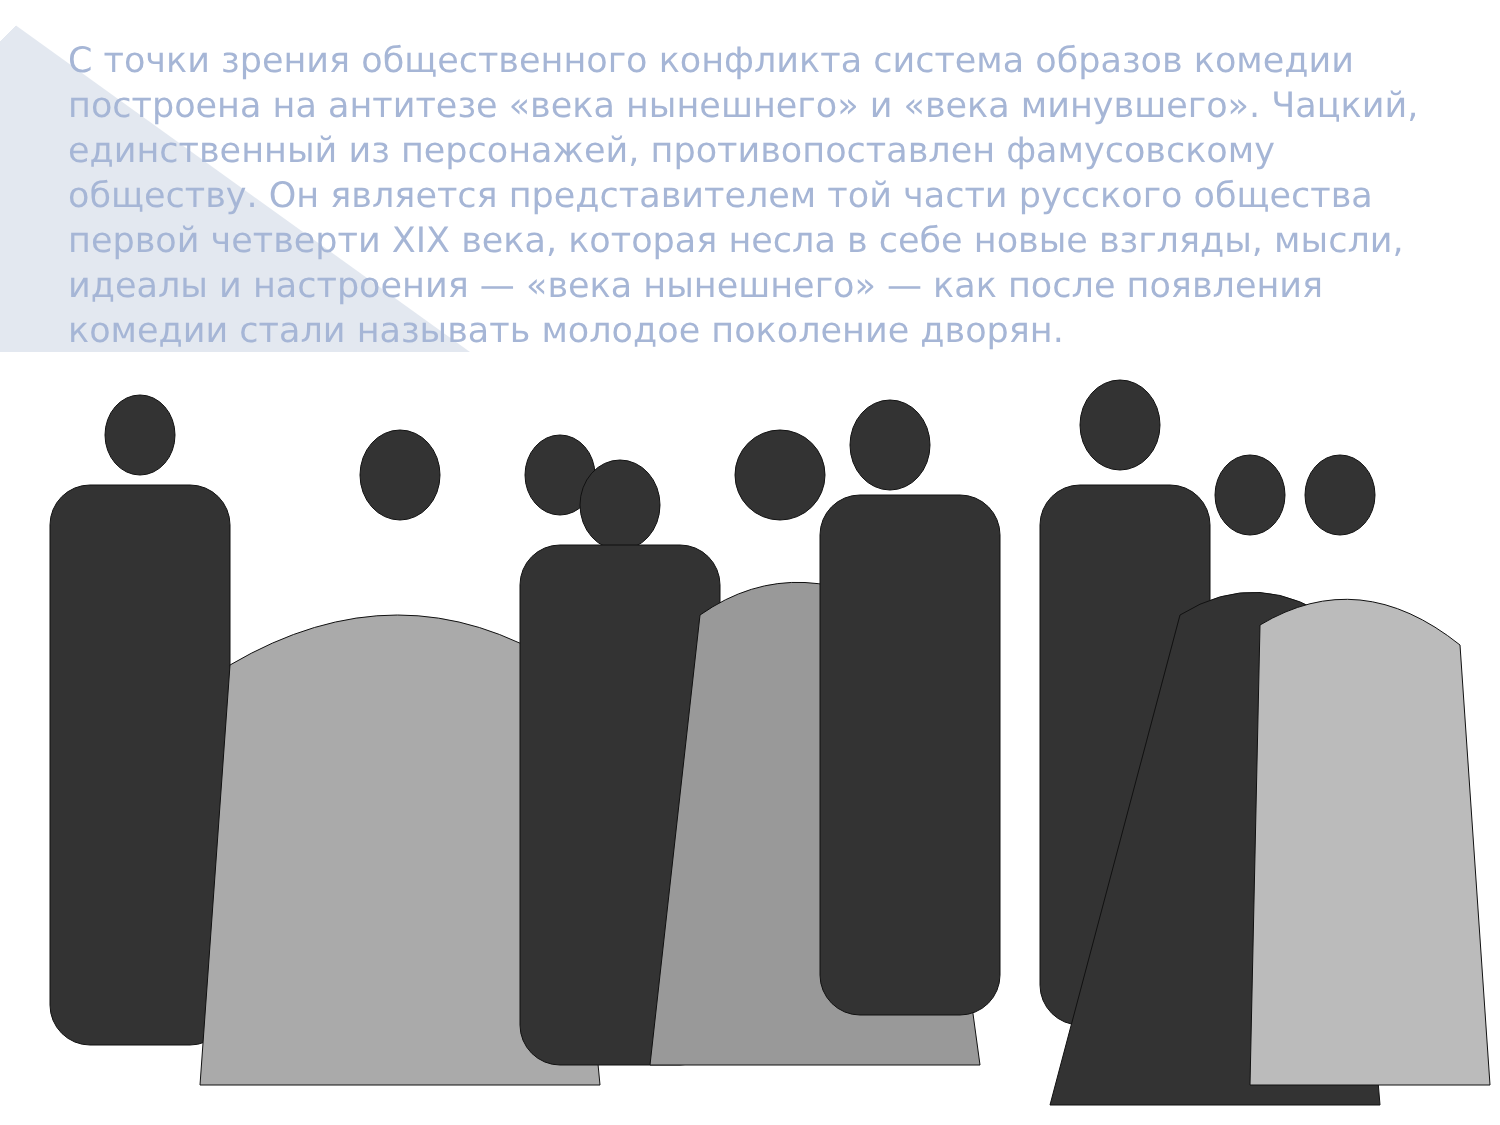С точки зрения общественного конфликта система образов комедии построена на антитезе «века нынешнего» и «века минувшего». Чацкий, единственный из персонажей, противопоставлен фамусовскому обществу. Он является представителем той части русского общества первой четверти XIX века, которая несла в себе новые взгляды, мысли, идеалы и настроения — «века нынешнего» — как после появления комедии стали называть молодое поколение дворян.